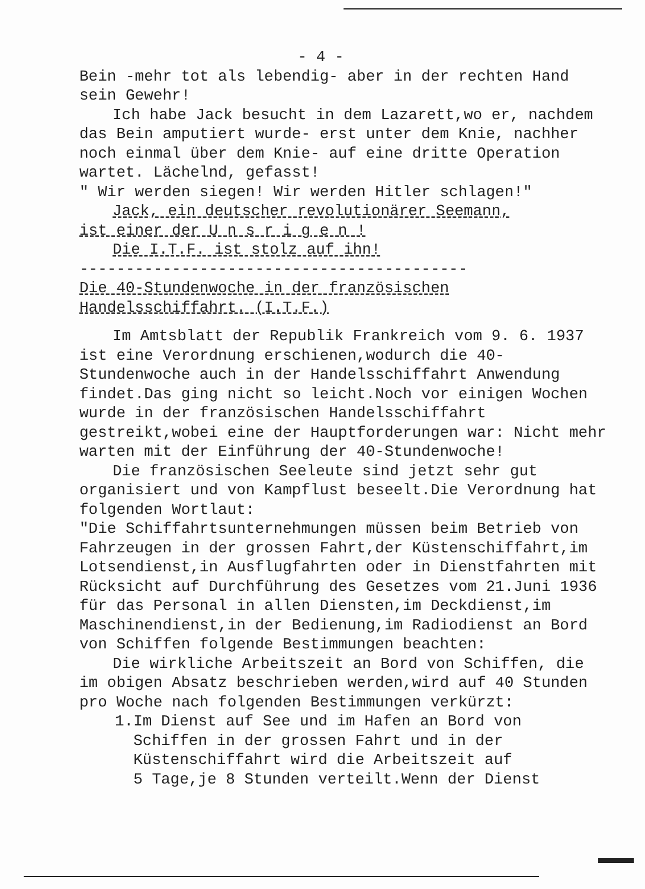- 4 -
Bein -mehr tot als lebendig- aber in der rechten Hand sein Gewehr!
Ich habe Jack besucht in dem Lazarett,wo er, nachdem das Bein amputiert wurde- erst unter dem Knie, nachher noch einmal über dem Knie- auf eine dritte Operation wartet. Lächelnd, gefasst!
" Wir werden siegen! Wir werden Hitler schlagen!"
Jack, ein deutscher revolutionärer Seemann,
ist einer der U n s r i g e n !
Die I.T.F. ist stolz auf ihn!
------------------------------------------
Die 40-Stundenwoche in der französischen Handelsschiffahrt. (I.T.F.)
Im Amtsblatt der Republik Frankreich vom 9. 6. 1937 ist eine Verordnung erschienen,wodurch die 40-Stundenwoche auch in der Handelsschiffahrt Anwendung findet.Das ging nicht so leicht.Noch vor einigen Wochen wurde in der französischen Handelsschiffahrt gestreikt,wobei eine der Hauptforderungen war: Nicht mehr warten mit der Einführung der 40-Stundenwoche!
Die französischen Seeleute sind jetzt sehr gut organisiert und von Kampflust beseelt.Die Verordnung hat folgenden Wortlaut:
"Die Schiffahrtsunternehmungen müssen beim Betrieb von Fahrzeugen in der grossen Fahrt,der Küstenschiffahrt,im Lotsendienst,in Ausflugfahrten oder in Dienstfahrten mit Rücksicht auf Durchführung des Gesetzes vom 21.Juni 1936 für das Personal in allen Diensten,im Deckdienst,im Maschinendienst,in der Bedienung,im Radiodienst an Bord von Schiffen folgende Bestimmungen beachten:
Die wirkliche Arbeitszeit an Bord von Schiffen, die im obigen Absatz beschrieben werden,wird auf 40 Stunden pro Woche nach folgenden Bestimmungen verkürzt:
1.Im Dienst auf See und im Hafen an Bord von
Schiffen in der grossen Fahrt und in der
Küstenschiffahrt wird die Arbeitszeit auf
5 Tage,je 8 Stunden verteilt.Wenn der Dienst